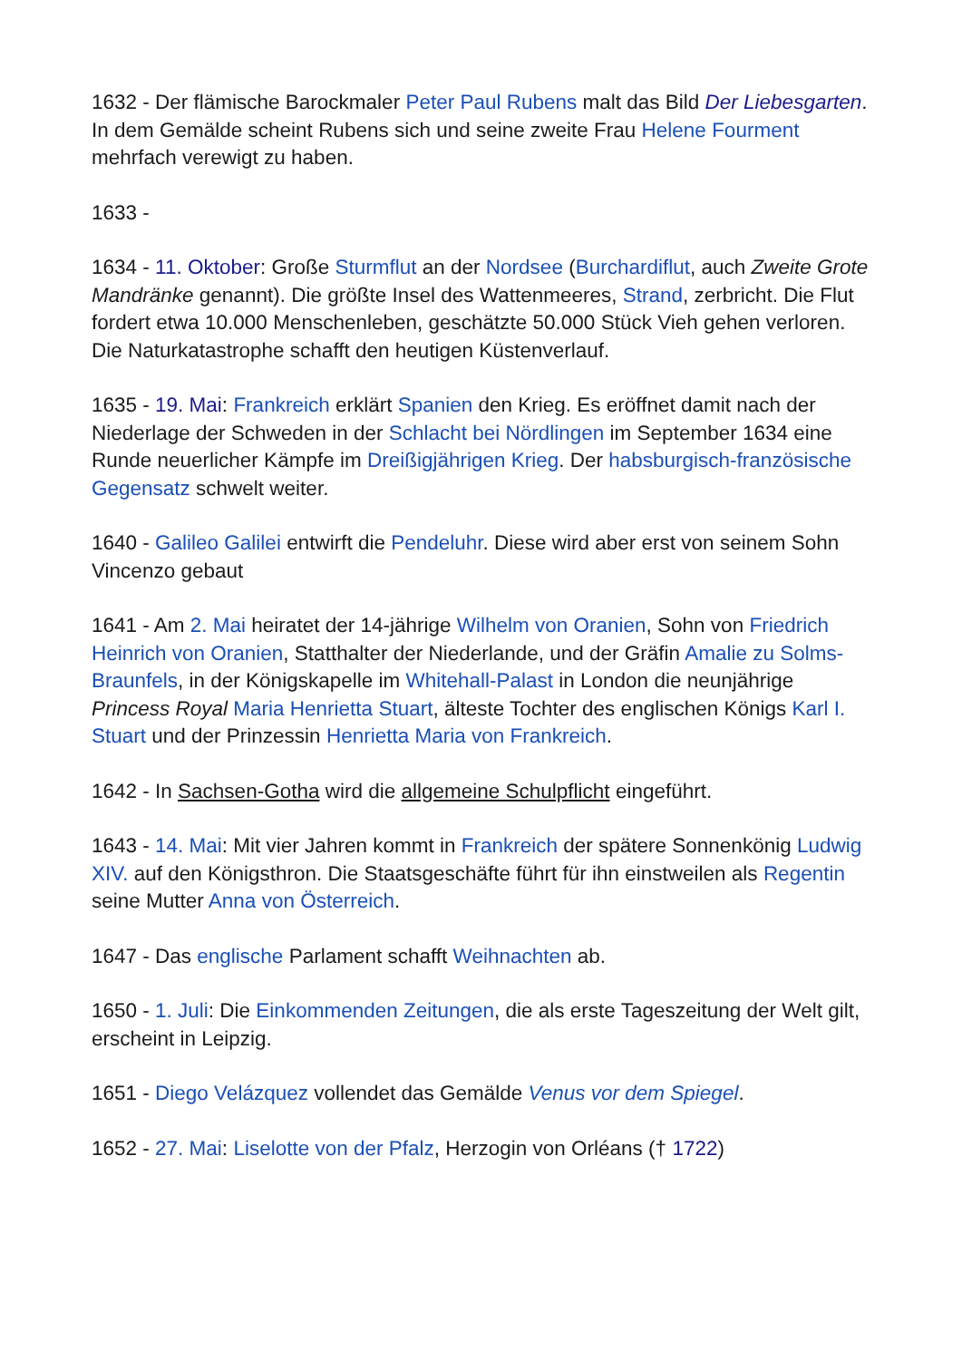1632 - Der flämische Barockmaler Peter Paul Rubens malt das Bild Der Liebesgarten. In dem Gemälde scheint Rubens sich und seine zweite Frau Helene Fourment mehrfach verewigt zu haben.
1633 -
1634 - 11. Oktober: Große Sturmflut an der Nordsee (Burchardiflut, auch Zweite Grote Mandränke genannt). Die größte Insel des Wattenmeeres, Strand, zerbricht. Die Flut fordert etwa 10.000 Menschenleben, geschätzte 50.000 Stück Vieh gehen verloren. Die Naturkatastrophe schafft den heutigen Küstenverlauf.
1635 - 19. Mai: Frankreich erklärt Spanien den Krieg. Es eröffnet damit nach der Niederlage der Schweden in der Schlacht bei Nördlingen im September 1634 eine Runde neuerlicher Kämpfe im Dreißigjährigen Krieg. Der habsburgisch-französische Gegensatz schwelt weiter.
1640 - Galileo Galilei entwirft die Pendeluhr. Diese wird aber erst von seinem Sohn Vincenzo gebaut
1641 - Am 2. Mai heiratet der 14-jährige Wilhelm von Oranien, Sohn von Friedrich Heinrich von Oranien, Statthalter der Niederlande, und der Gräfin Amalie zu Solms-Braunfels, in der Königskapelle im Whitehall-Palast in London die neunjährige Princess Royal Maria Henrietta Stuart, älteste Tochter des englischen Königs Karl I. Stuart und der Prinzessin Henrietta Maria von Frankreich.
1642 - In Sachsen-Gotha wird die allgemeine Schulpflicht eingeführt.
1643 - 14. Mai: Mit vier Jahren kommt in Frankreich der spätere Sonnenkönig Ludwig XIV. auf den Königsthron. Die Staatsgeschäfte führt für ihn einstweilen als Regentin seine Mutter Anna von Österreich.
1647 - Das englische Parlament schafft Weihnachten ab.
1650 - 1. Juli: Die Einkommenden Zeitungen, die als erste Tageszeitung der Welt gilt, erscheint in Leipzig.
1651 - Diego Velázquez vollendet das Gemälde Venus vor dem Spiegel.
1652 - 27. Mai: Liselotte von der Pfalz, Herzogin von Orléans († 1722)